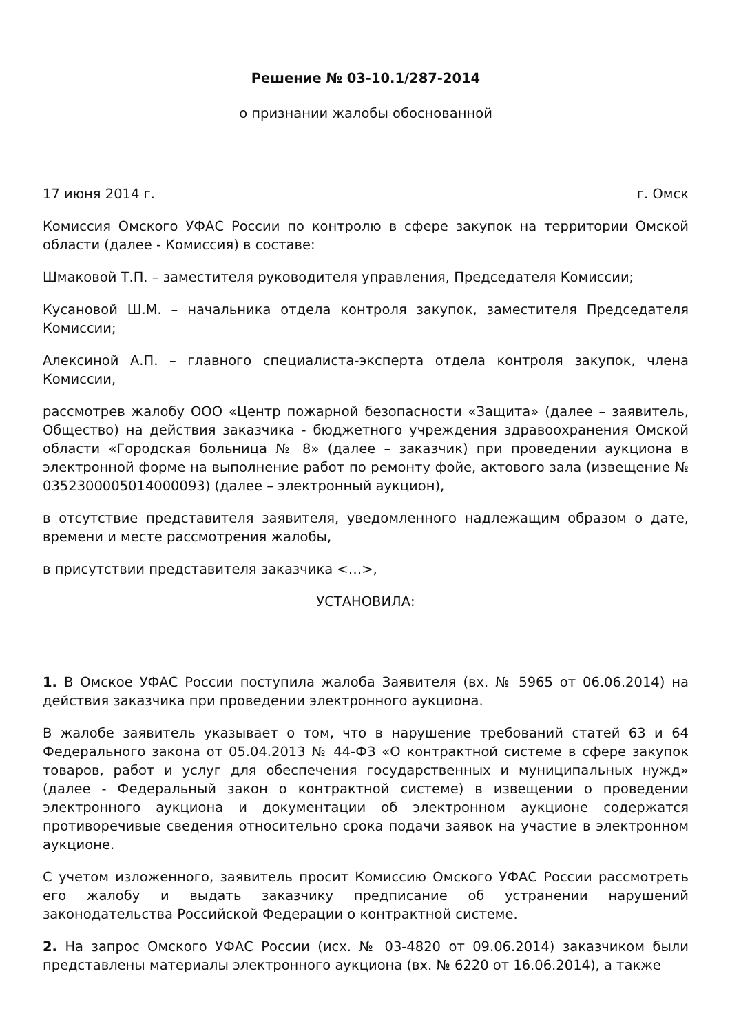Решение № 03-10.1/287-2014
о признании жалобы обоснованной
17 июня 2014 г. г. Омск
Комиссия Омского УФАС России по контролю в сфере закупок на территории Омской области (далее - Комиссия) в составе:
Шмаковой Т.П. – заместителя руководителя управления, Председателя Комиссии;
Кусановой Ш.М. – начальника отдела контроля закупок, заместителя Председателя Комиссии;
Алексиной А.П. – главного специалиста-эксперта отдела контроля закупок, члена Комиссии,
рассмотрев жалобу ООО «Центр пожарной безопасности «Защита» (далее – заявитель, Общество) на действия заказчика - бюджетного учреждения здравоохранения Омской области «Городская больница № 8» (далее – заказчик) при проведении аукциона в электронной форме на выполнение работ по ремонту фойе, актового зала (извещение № 0352300005014000093) (далее – электронный аукцион),
в отсутствие представителя заявителя, уведомленного надлежащим образом о дате, времени и месте рассмотрения жалобы,
в присутствии представителя заказчика <…>,
УСТАНОВИЛА:
1. В Омское УФАС России поступила жалоба Заявителя (вх. № 5965 от 06.06.2014) на действия заказчика при проведении электронного аукциона.
В жалобе заявитель указывает о том, что в нарушение требований статей 63 и 64 Федерального закона от 05.04.2013 № 44-ФЗ «О контрактной системе в сфере закупок товаров, работ и услуг для обеспечения государственных и муниципальных нужд» (далее - Федеральный закон о контрактной системе) в извещении о проведении электронного аукциона и документации об электронном аукционе содержатся противоречивые сведения относительно срока подачи заявок на участие в электронном аукционе.
С учетом изложенного, заявитель просит Комиссию Омского УФАС России рассмотреть его жалобу и выдать заказчику предписание об устранении нарушений законодательства Российской Федерации о контрактной системе.
2. На запрос Омского УФАС России (исх. № 03-4820 от 09.06.2014) заказчиком были представлены материалы электронного аукциона (вх. № 6220 от 16.06.2014), а также